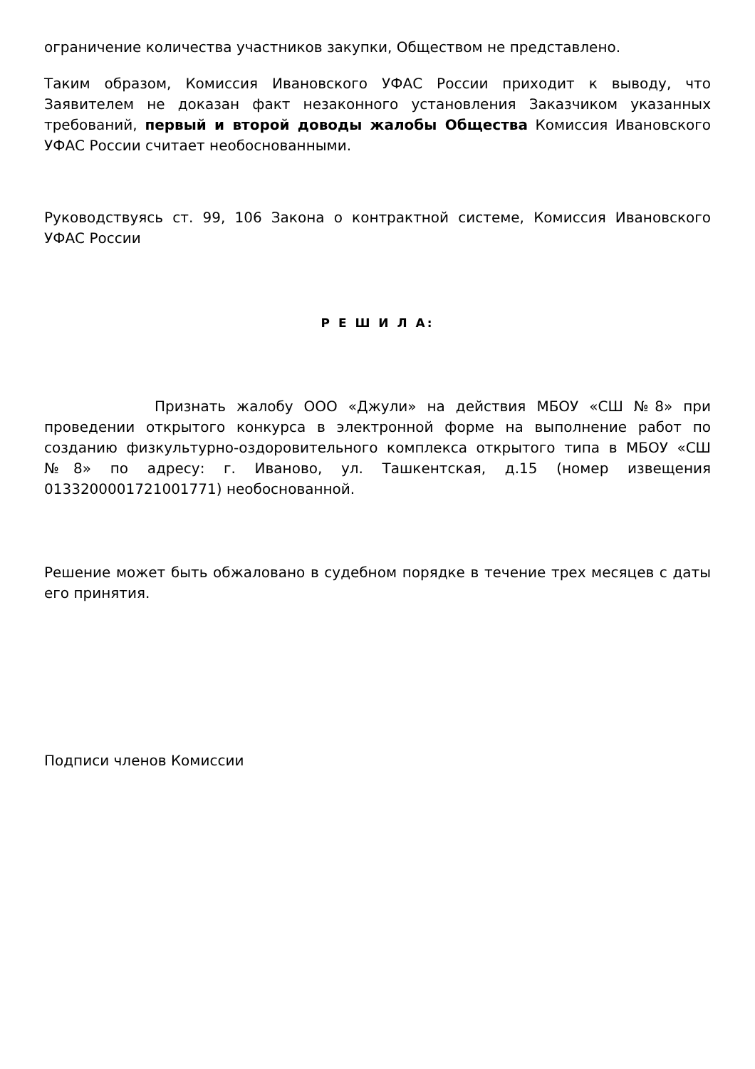ограничение количества участников закупки, Обществом не представлено.
Таким образом, Комиссия Ивановского УФАС России приходит к выводу, что Заявителем не доказан факт незаконного установления Заказчиком указанных требований, первый и второй доводы жалобы Общества Комиссия Ивановского УФАС России считает необоснованными.
Руководствуясь ст. 99, 106 Закона о контрактной системе, Комиссия Ивановского УФАС России
Р Е Ш И Л А:
Признать жалобу ООО «Джули» на действия МБОУ «СШ №8» при проведении открытого конкурса в электронной форме на выполнение работ по созданию физкультурно-оздоровительного комплекса открытого типа в МБОУ «СШ №8» по адресу: г. Иваново, ул. Ташкентская, д.15 (номер извещения 0133200001721001771) необоснованной.
Решение может быть обжаловано в судебном порядке в течение трех месяцев с даты его принятия.
Подписи членов Комиссии